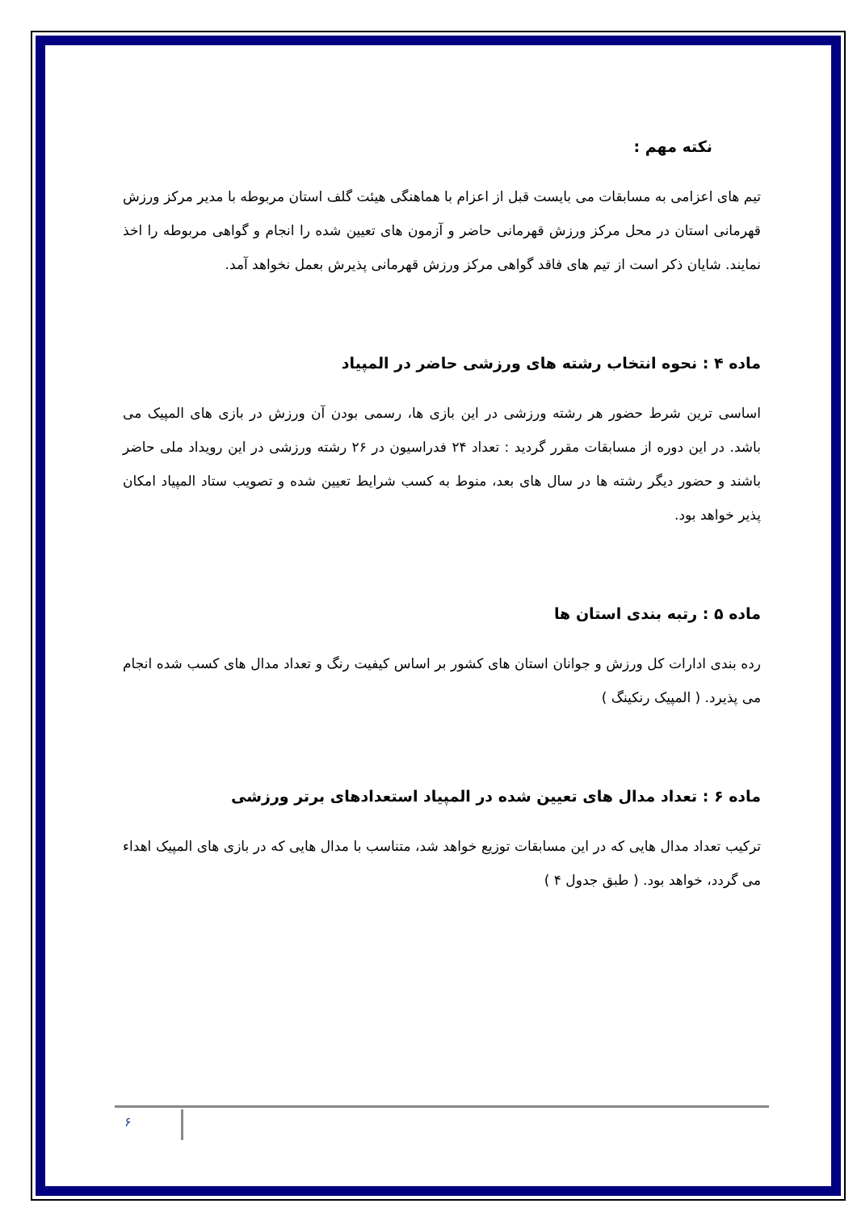نکته مهم :
تیم های اعزامی به مسابقات می بایست قبل از اعزام با هماهنگی هیئت گلف استان مربوطه با مدیر مرکز ورزش قهرمانی استان در محل مرکز ورزش قهرمانی حاضر و آزمون های تعیین شده را انجام و گواهی مربوطه را اخذ نمایند. شایان ذکر است از تیم های فاقد گواهی مرکز ورزش قهرمانی پذیرش بعمل نخواهد آمد.
ماده ۴ : نحوه انتخاب رشته های ورزشی حاضر در المپیاد
اساسی ترین شرط حضور هر رشته ورزشی در این بازی ها، رسمی بودن آن ورزش در بازی های المپیک می باشد. در این دوره از مسابقات مقرر گردید : تعداد ۲۴ فدراسیون در ۲۶ رشته ورزشی در این رویداد ملی حاضر باشند و حضور دیگر رشته ها در سال های بعد، منوط به کسب شرایط تعیین شده و تصویب ستاد المپیاد امکان پذیر خواهد بود.
ماده ۵ : رتبه بندی استان ها
رده بندی ادارات کل ورزش و جوانان استان های کشور بر اساس کیفیت رنگ و تعداد مدال های کسب شده انجام می پذیرد. ( المپیک رنکینگ )
ماده ۶ : تعداد مدال های تعیین شده در المپیاد استعدادهای برتر ورزشی
ترکیب تعداد مدال هایی که در این مسابقات توزیع خواهد شد، متناسب با مدال هایی که در بازی های المپیک اهداء می گردد، خواهد بود. ( طبق جدول ۴ )
۶